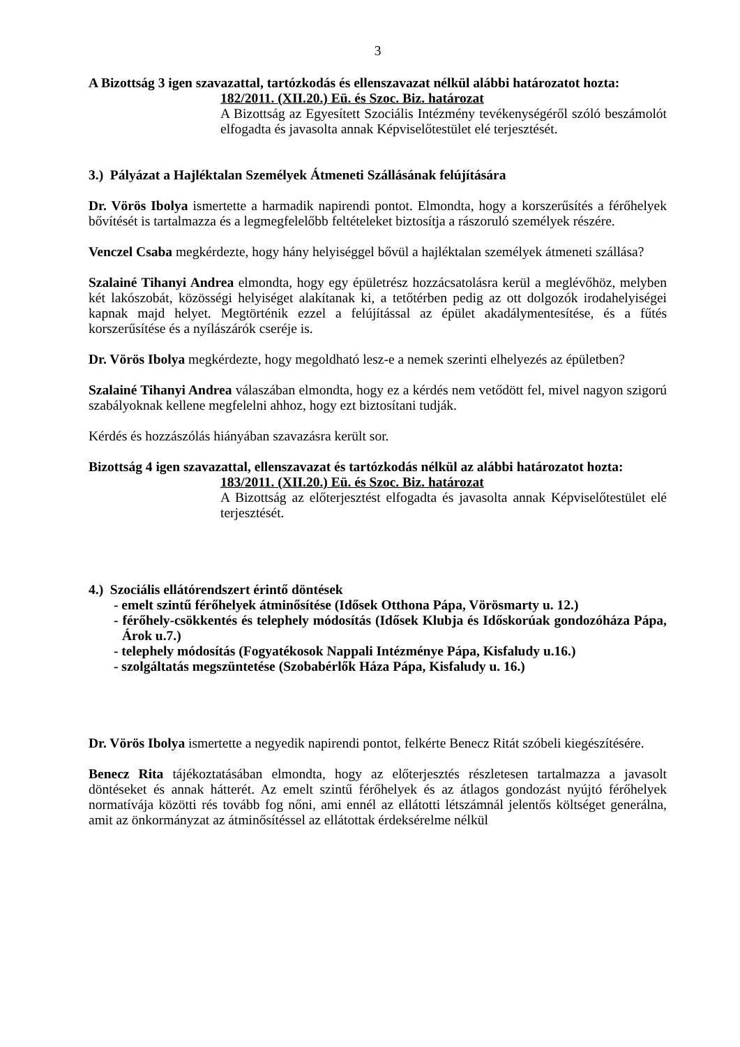3
A Bizottság 3 igen szavazattal, tartózkodás és ellenszavazat nélkül alábbi határozatot hozta:
182/2011. (XII.20.) Eü. és Szoc. Biz. határozat
A Bizottság az Egyesített Szociális Intézmény tevékenységéről szóló beszámolót elfogadta és javasolta annak Képviselőtestület elé terjesztését.
3.) Pályázat a Hajléktalan Személyek Átmeneti Szállásának felújítására
Dr. Vörös Ibolya ismertette a harmadik napirendi pontot. Elmondta, hogy a korszerűsítés a férőhelyek bővítését is tartalmazza és a legmegfelelőbb feltételeket biztosítja a rászoruló személyek részére.
Venczel Csaba megkérdezte, hogy hány helyiséggel bővül a hajléktalan személyek átmeneti szállása?
Szalainé Tihanyi Andrea elmondta, hogy egy épületrész hozzácsatolásra kerül a meglévőhöz, melyben két lakószobát, közösségi helyiséget alakítanak ki, a tetőtérben pedig az ott dolgozók irodahelyiségei kapnak majd helyet. Megtörténik ezzel a felújítással az épület akadálymentesítése, és a fűtés korszerűsítése és a nyílászárók cseréje is.
Dr. Vörös Ibolya megkérdezte, hogy megoldható lesz-e a nemek szerinti elhelyezés az épületben?
Szalainé Tihanyi Andrea válaszában elmondta, hogy ez a kérdés nem vetődött fel, mivel nagyon szigorú szabályoknak kellene megfelelni ahhoz, hogy ezt biztosítani tudják.
Kérdés és hozzászólás hiányában szavazásra került sor.
Bizottság 4 igen szavazattal, ellenszavazat és tartózkodás nélkül az alábbi határozatot hozta:
183/2011. (XII.20.) Eü. és Szoc. Biz. határozat
A Bizottság az előterjesztést elfogadta és javasolta annak Képviselőtestület elé terjesztését.
4.) Szociális ellátórendszert érintő döntések
- emelt szintű férőhelyek átminősítése (Idősek Otthona Pápa, Vörösmarty u. 12.)
- férőhely-csökkentés és telephely módosítás (Idősek Klubja és Időskorúak gondozóháza Pápa, Árok u.7.)
- telephely módosítás (Fogyatékosok Nappali Intézménye Pápa, Kisfaludy u.16.)
- szolgáltatás megszüntetése (Szobabérlők Háza Pápa, Kisfaludy u. 16.)
Dr. Vörös Ibolya ismertette a negyedik napirendi pontot, felkérte Benecz Ritát szóbeli kiegészítésére.
Benecz Rita tájékoztatásában elmondta, hogy az előterjesztés részletesen tartalmazza a javasolt döntéseket és annak hátterét. Az emelt szintű férőhelyek és az átlagos gondozást nyújtó férőhelyek normatívája közötti rés tovább fog nőni, ami ennél az ellátotti létszámnál jelentős költséget generálna, amit az önkormányzat az átminősítéssel az ellátottak érdeksérelme nélkül